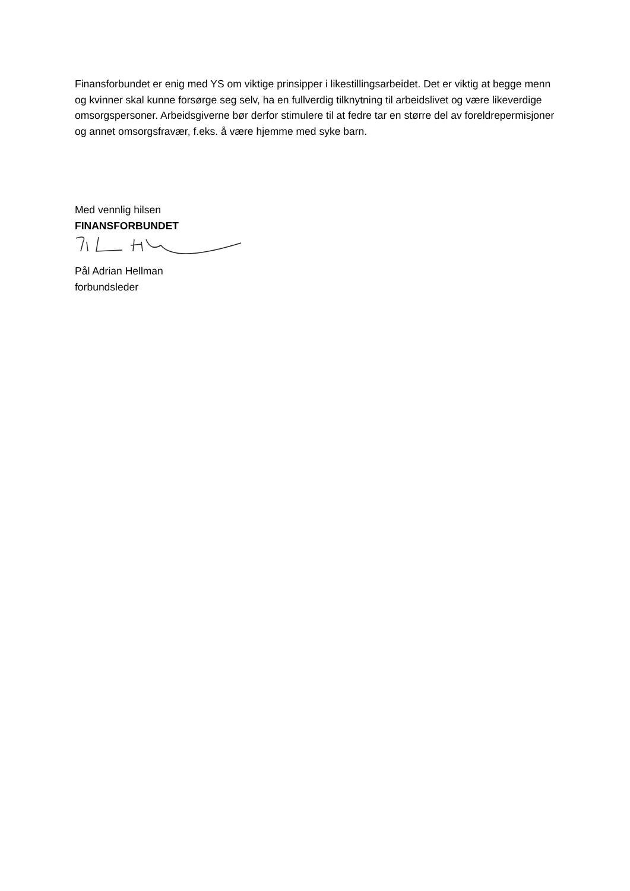Finansforbundet er enig med YS om viktige prinsipper i likestillingsarbeidet. Det er viktig at begge menn og kvinner skal kunne forsørge seg selv, ha en fullverdig tilknytning til arbeidslivet og være likeverdige omsorgspersoner. Arbeidsgiverne bør derfor stimulere til at fedre tar en større del av foreldrepermisjoner og annet omsorgsfravær, f.eks. å være hjemme med syke barn.
Med vennlig hilsen
FINANSFORBUNDET
Pål Adrian Hellman
forbundsleder